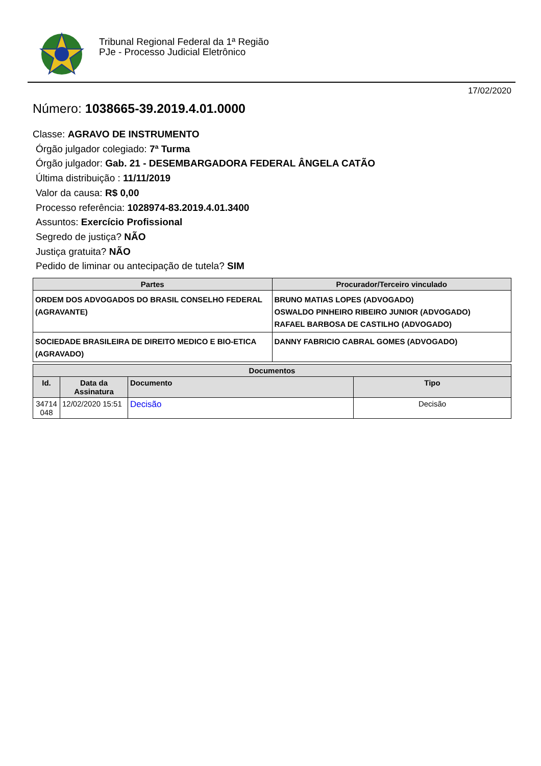Tribunal Regional Federal da 1ª Região
PJe - Processo Judicial Eletrônico
17/02/2020
Número: 1038665-39.2019.4.01.0000
Classe: AGRAVO DE INSTRUMENTO
Órgão julgador colegiado: 7ª Turma
Órgão julgador: Gab. 21 - DESEMBARGADORA FEDERAL ÂNGELA CATÃO
Última distribuição : 11/11/2019
Valor da causa: R$ 0,00
Processo referência: 1028974-83.2019.4.01.3400
Assuntos: Exercício Profissional
Segredo de justiça? NÃO
Justiça gratuita? NÃO
Pedido de liminar ou antecipação de tutela? SIM
| Partes | Procurador/Terceiro vinculado |
| --- | --- |
| ORDEM DOS ADVOGADOS DO BRASIL CONSELHO FEDERAL (AGRAVANTE) | BRUNO MATIAS LOPES (ADVOGADO) OSWALDO PINHEIRO RIBEIRO JUNIOR (ADVOGADO) RAFAEL BARBOSA DE CASTILHO (ADVOGADO) |
| SOCIEDADE BRASILEIRA DE DIREITO MEDICO E BIO-ETICA (AGRAVADO) | DANNY FABRICIO CABRAL GOMES (ADVOGADO) |
| Documentos | | | |
| --- | --- | --- | --- |
| Id. | Data da Assinatura | Documento | Tipo |
| 34714 048 | 12/02/2020 15:51 | Decisão | Decisão |